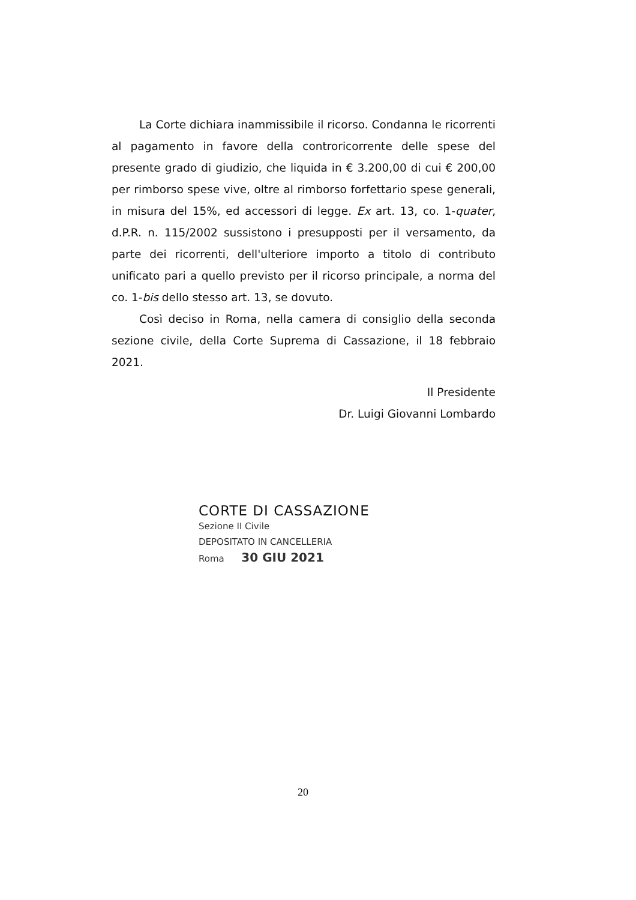La Corte dichiara inammissibile il ricorso. Condanna le ricorrenti al pagamento in favore della controricorrente delle spese del presente grado di giudizio, che liquida in € 3.200,00 di cui € 200,00 per rimborso spese vive, oltre al rimborso forfettario spese generali, in misura del 15%, ed accessori di legge. Ex art. 13, co. 1-quater, d.P.R. n. 115/2002 sussistono i presupposti per il versamento, da parte dei ricorrenti, dell'ulteriore importo a titolo di contributo unificato pari a quello previsto per il ricorso principale, a norma del co. 1-bis dello stesso art. 13, se dovuto.
Così deciso in Roma, nella camera di consiglio della seconda sezione civile, della Corte Suprema di Cassazione, il 18 febbraio 2021.
Il Presidente
Dr. Luigi Giovanni Lombardo
CORTE DI CASSAZIONE
Sezione II Civile
DEPOSITATO IN CANCELLERIA
Roma 30 GIU 2021
20